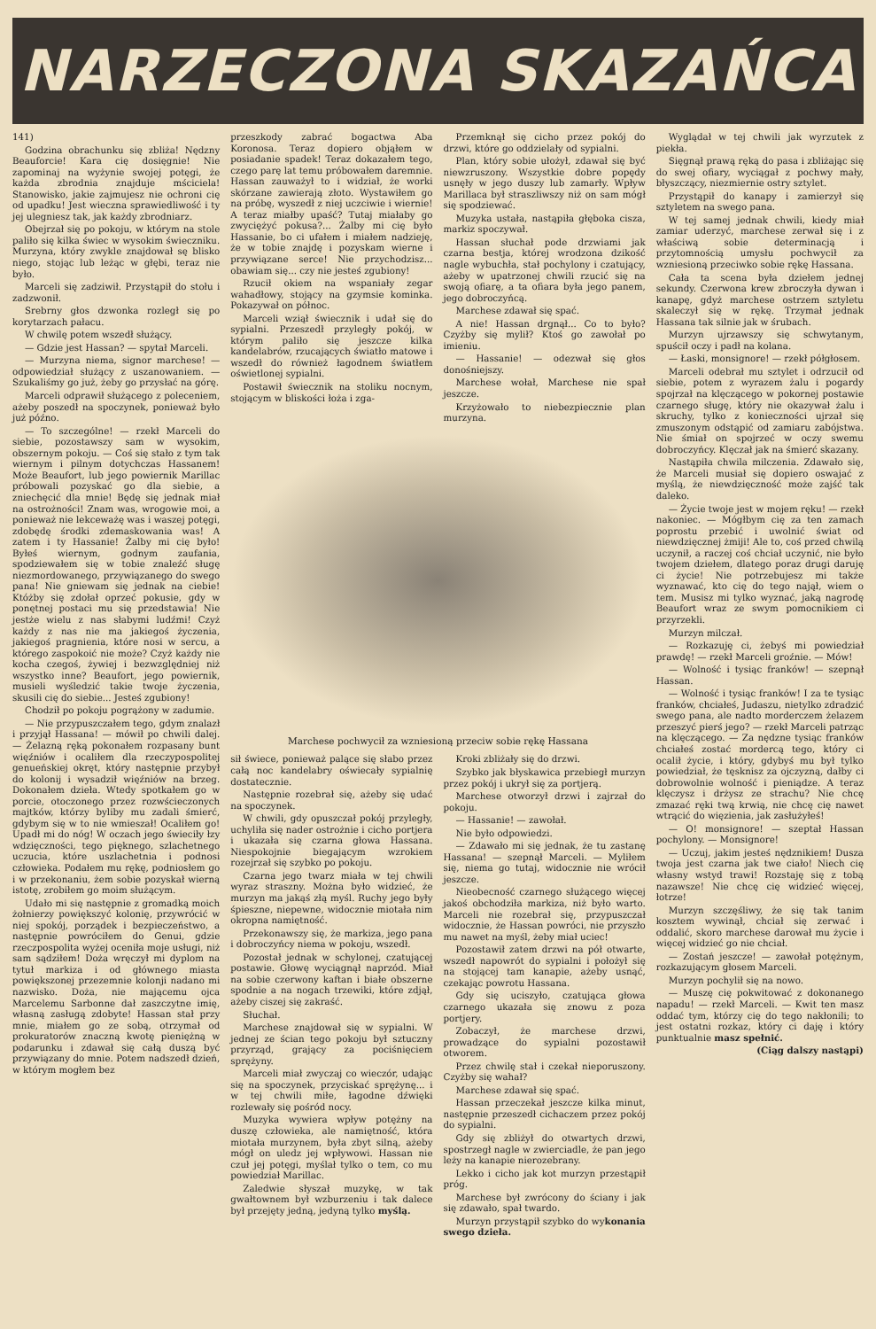NARZECZONA SKAZAŃCA
141)
Godzina obrachunku się zbliża! Nędzny Beauforcie! Kara cię dosięgnie! Nie zapominaj na wyżynie swojej potęgi, że każda zbrodnia znajduje mściciela! Stanowisko, jakie zajmujesz nie ochroni cię od upadku! Jest wieczna sprawiedliwość i ty jej ulegniesz tak, jak każdy zbrodniarz.
Obejrzał się po pokoju, w którym na stole paliło się kilka świec w wysokim świeczniku. Murzyna, który zwykle znajdował sę blisko niego, stojąc lub leżąc w głębi, teraz nie było.
Marceli się zadziwił. Przystąpił do stołu i zadzwonił.
Srebrny głos dzwonka rozległ się po korytarzach pałacu.
W chwilę potem wszedł służący.
— Gdzie jest Hassan? — spytał Marceli.
— Murzyna niema, signor marchese! — odpowiedział służący z uszanowaniem. — Szukaliśmy go już, żeby go przysłać na górę.
Marceli odprawił służącego z poleceniem, ażeby poszedł na spoczynek, ponieważ było już późno.
— To szczególne! — rzekł Marceli do siebie, pozostawszy sam w wysokim, obszernym pokoju. — Coś się stało z tym tak wiernym i pilnym dotychczas Hassanem! Może Beaufort, lub jego powiernik Marillac próbowali pozyskać go dla siebie, a zniechęcić dla mnie! Będę się jednak miał na ostrożności! Znam was, wrogowie moi, a ponieważ nie lekceważę was i waszej potęgi, zdobędę środki zdemaskowania was! A zatem i ty Hassanie! Żalby mi cię było! Byłeś wiernym, godnym zaufania, spodziewałem się w tobie znaleźć sługę niezmordowanego, przywiązanego do swego pana! Nie gniewam się jednak na ciebie! Któżby się zdołał oprzeć pokusie, gdy w ponętnej postaci mu się przedstawia! Nie jestże wielu z nas słabymi ludźmi! Czyż każdy z nas nie ma jakiegoś życzenia, jakiegoś pragnienia, które nosi w sercu, a którego zaspokoić nie może? Czyż każdy nie kocha czegoś, żywiej i bezwzględniej niż wszystko inne? Beaufort, jego powiernik, musieli wyśledzić takie twoje życzenia, skusili cię do siebie... Jesteś zgubiony!
Chodził po pokoju pogrążony w zadumie.
— Nie przypuszczałem tego, gdym znalazł i przyjął Hassana! — mówił po chwili dalej. — Żelazną ręką pokonałem rozpasany bunt więźniów i ocaliłem dla rzeczypospolitej genueńskiej okręt, który następnie przybył do kolonij i wysadził więźniów na brzeg. Dokonałem dzieła. Wtedy spotkałem go w porcie, otoczonego przez rozwścieczonych majtków, którzy byliby mu zadali śmierć, gdybym się w to nie wmieszał! Ocaliłem go! Upadł mi do nóg! W oczach jego świeciły łzy wdzięczności, tego pięknego, szlachetnego uczucia, które uszlachetnia i podnosi człowieka. Podałem mu rękę, podniosłem go i w przekonaniu, żem sobie pozyskał wierną istotę, zrobiłem go moim służącym.
Udało mi się następnie z gromadką moich żołnierzy powiększyć kolonię, przywrócić w niej spokój, porządek i bezpieczeństwo, a następnie powróciłem do Genui, gdzie rzeczpospolita wyżej oceniła moje usługi, niż sam sądziłem! Doża wręczył mi dyplom na tytuł markiza i od głównego miasta powiększonej przezemnie kolonji nadano mi nazwisko. Doża, nie mającemu ojca Marcelemu Sarbonne dał zaszczytne imię, własną zasługą zdobyte! Hassan stał przy mnie, miałem go ze sobą, otrzymał od prokuratorów znaczną kwotę pieniężną w podarunku i zdawał się całą duszą być przywiązany do mnie. Potem nadszedł dzień, w którym mogłem bez
przeszkody zabrać bogactwa Aba Koronosa. Teraz dopiero objąłem w posiadanie spadek! Teraz dokazałem tego, czego parę lat temu próbowałem daremnie. Hassan zauważył to i widział, że worki skórzane zawierają złoto. Wystawiłem go na próbę, wyszedł z niej uczciwie i wiernie! A teraz miałby upaść? Tutaj miałaby go zwyciężyć pokusa?... Żalby mi cię było Hassanie, bo ci ufałem i miałem nadzieję, że w tobie znajdę i pozyskam wierne i przywiązane serce! Nie przychodzisz... obawiam się... czy nie jesteś zgubiony!
Rzucił okiem na wspaniały zegar wahadłowy, stojący na gzymsie kominka. Pokazywał on północ.
Marceli wziął świecznik i udał się do sypialni. Przeszedł przyległy pokój, w którym paliło się jeszcze kilka kandelabrów, rzucających światło matowe i wszedł do również łagodnem światłem oświetlonej sypialni.
Postawił świecznik na stoliku nocnym, stojącym w bliskości łoża i zga-
Przemknął się cicho przez pokój do drzwi, które go oddzielały od sypialni.
Plan, który sobie ułożył, zdawał się być niewzruszony. Wszystkie dobre popędy usnęły w jego duszy lub zamarły. Wpływ Marillaca był straszliwszy niż on sam mógł się spodziewać.
Muzyka ustała, nastąpiła głęboka cisza, markiz spoczywał.
Hassan słuchał pode drzwiami jak czarna bestja, której wrodzona dzikość nagle wybuchła, stał pochylony i czatujący, ażeby w upatrzonej chwili rzucić się na swoją ofiarę, a ta ofiara była jego panem, jego dobroczyńcą.
Marchese zdawał się spać.
A nie! Hassan drgnął... Co to było? Czyżby się mylił? Ktoś go zawołał po imieniu.
— Hassanie! — odezwał się głos donośniejszy.
Marchese wołał, Marchese nie spał jeszcze.
Krzyżowało to niebezpiecznie plan murzyna.
Marchese pochwycił za wzniesioną przeciw sobie rękę Hassana
sił świece, ponieważ palące się słabo przez całą noc kandelabry oświecały sypialnię dostatecznie.
Następnie rozebrał się, ażeby się udać na spoczynek.
W chwili, gdy opuszczał pokój przyległy, uchyliła się nader ostrożnie i cicho portjera i ukazała się czarna głowa Hassana. Niespokojnie biegającym wzrokiem rozejrzał się szybko po pokoju.
Czarna jego twarz miała w tej chwili wyraz straszny. Można było widzieć, że murzyn ma jakąś złą myśl. Ruchy jego były śpieszne, niepewne, widocznie miotała nim okropna namiętność.
Przekonawszy się, że markiza, jego pana i dobroczyńcy niema w pokoju, wszedł.
Pozostał jednak w schylonej, czatującej postawie. Głowę wyciągnął naprzód. Miał na sobie czerwony kaftan i białe obszerne spodnie a na nogach trzewiki, które zdjął, ażeby ciszej się zakraść.
Słuchał.
Marchese znajdował się w sypialni. W jednej ze ścian tego pokoju był sztuczny przyrząd, grający za pociśnięciem sprężyny.
Marceli miał zwyczaj co wieczór, udając się na spoczynek, przyciskać sprężynę... i w tej chwili miłe, łagodne dźwięki rozlewały się pośród nocy.
Muzyka wywiera wpływ potężny na duszę człowieka, ale namiętność, która miotała murzynem, była zbyt silną, ażeby mógł on uledz jej wpływowi. Hassan nie czuł jej potęgi, myślał tylko o tem, co mu powiedział Marillac.
Zaledwie słyszał muzykę, w tak gwałtownem był wzburzeniu i tak dalece był przejęty jedną, jedyną tylko myślą.
Kroki zbliżały się do drzwi.
Szybko jak błyskawica przebiegł murzyn przez pokój i ukrył się za portjerą.
Marchese otworzył drzwi i zajrzał do pokoju.
— Hassanie! — zawołał.
Nie było odpowiedzi.
— Zdawało mi się jednak, że tu zastanę Hassana! — szepnął Marceli. — Myliłem się, niema go tutaj, widocznie nie wrócił jeszcze.
Nieobecność czarnego służącego więcej jakoś obchodziła markiza, niż było warto. Marceli nie rozebrał się, przypuszczał widocznie, że Hassan powróci, nie przyszło mu nawet na myśl, żeby miał uciec!
Pozostawił zatem drzwi na pół otwarte, wszedł napowrót do sypialni i położył się na stojącej tam kanapie, ażeby usnąć, czekając powrotu Hassana.
Gdy się uciszyło, czatująca głowa czarnego ukazała się znowu z poza portjery.
Zobaczył, że marchese drzwi, prowadzące do sypialni pozostawił otworem.
Przez chwilę stał i czekał nieporuszony. Czyżby się wahał?
Marchese zdawał się spać.
Hassan przeczekał jeszcze kilka minut, następnie przeszedł cichaczem przez pokój do sypialni.
Gdy się zbliżył do otwartych drzwi, spostrzegł nagle w zwierciadle, że pan jego leży na kanapie nierozebrany.
Lekko i cicho jak kot murzyn przestąpił próg.
Marchese był zwrócony do ściany i jak się zdawało, spał twardo.
Murzyn przystąpił szybko do wykonania swego dzieła.
Wyglądał w tej chwili jak wyrzutek z piekła.
Sięgnął prawą ręką do pasa i zbliżając się do swej ofiary, wyciągał z pochwy mały, błyszczący, niezmiernie ostry sztylet.
Przystąpił do kanapy i zamierzył się sztyletem na swego pana.
W tej samej jednak chwili, kiedy miał zamiar uderzyć, marchese zerwał się i z właściwą sobie determinacją i przytomnością umysłu pochwycił za wzniesioną przeciwko sobie rękę Hassana.
Cała ta scena była dziełem jednej sekundy. Czerwona krew zbroczyła dywan i kanapę, gdyż marchese ostrzem sztyletu skaleczył się w rękę. Trzymał jednak Hassana tak silnie jak w śrubach.
Murzyn ujrzawszy się schwytanym, spuścił oczy i padł na kolana.
— Łaski, monsignore! — rzekł półgłosem.
Marceli odebrał mu sztylet i odrzucił od siebie, potem z wyrazem żalu i pogardy spojrzał na klęczącego w pokornej postawie czarnego sługę, który nie okazywał żalu i skruchy, tylko z konieczności ujrzał się zmuszonym odstąpić od zamiaru zabójstwa. Nie śmiał on spojrzeć w oczy swemu dobroczyńcy. Klęczał jak na śmierć skazany.
Nastąpiła chwila milczenia. Zdawało się, że Marceli musiał się dopiero oswajać z myślą, że niewdzięczność może zajść tak daleko.
— Życie twoje jest w mojem ręku! — rzekł nakoniec. — Mógłbym cię za ten zamach poprostu przebić i uwolnić świat od niewdzięcznej żmiji! Ale to, coś przed chwilą uczynił, a raczej coś chciał uczynić, nie było twojem dziełem, dlatego poraz drugi daruję ci życie! Nie potrzebujesz mi także wyznawać, kto cię do tego najął, wiem o tem. Musisz mi tylko wyznać, jaką nagrodę Beaufort wraz ze swym pomocnikiem ci przyrzekli.
Murzyn milczał.
— Rozkazuję ci, żebyś mi powiedział prawdę! — rzekł Marceli groźnie. — Mów!
— Wolność i tysiąc franków! — szepnął Hassan.
— Wolność i tysiąc franków! I za te tysiąc franków, chciałeś, Judaszu, nietylko zdradzić swego pana, ale nadto morderczem żelazem przeszyć pierś jego? — rzekł Marceli patrząc na klęczącego. — Za nędzne tysiąc franków chciałeś zostać mordercą tego, który ci ocalił życie, i który, gdybyś mu był tylko powiedział, że tęsknisz za ojczyzną, dałby ci dobrowolnie wolność i pieniądze. A teraz klęczysz i drżysz ze strachu? Nie chcę zmazać ręki twą krwią, nie chcę cię nawet wtrącić do więzienia, jak zasłużyłeś!
— O! monsignore! — szeptał Hassan pochylony. — Monsignore!
— Uczuj, jakim jesteś nędznikiem! Dusza twoja jest czarna jak twe ciało! Niech cię własny wstyd trawi! Rozstaję się z tobą nazawsze! Nie chcę cię widzieć więcej, łotrze!
Murzyn szczęśliwy, że się tak tanim kosztem wywinął, chciał się zerwać i oddalić, skoro marchese darował mu życie i więcej widzieć go nie chciał.
— Zostań jeszcze! — zawołał potężnym, rozkazującym głosem Marceli.
Murzyn pochylił się na nowo.
— Muszę cię pokwitować z dokonanego napadu! — rzekł Marceli. — Kwit ten masz oddać tym, którzy cię do tego nakłonili; to jest ostatni rozkaz, który ci daję i który punktualnie masz spełnić.
(Ciąg dalszy nastąpi)